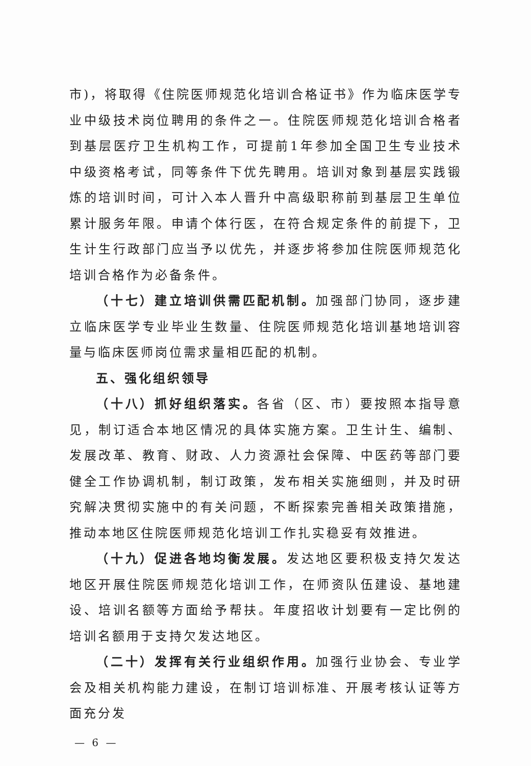市)，将取得《住院医师规范化培训合格证书》作为临床医学专业中级技术岗位聘用的条件之一。住院医师规范化培训合格者到基层医疗卫生机构工作，可提前1年参加全国卫生专业技术中级资格考试，同等条件下优先聘用。培训对象到基层实践锻炼的培训时间，可计入本人晋升中高级职称前到基层卫生单位累计服务年限。申请个体行医，在符合规定条件的前提下，卫生计生行政部门应当予以优先，并逐步将参加住院医师规范化培训合格作为必备条件。
（十七）建立培训供需匹配机制。加强部门协同，逐步建立临床医学专业毕业生数量、住院医师规范化培训基地培训容量与临床医师岗位需求量相匹配的机制。
五、强化组织领导
（十八）抓好组织落实。各省（区、市）要按照本指导意见，制订适合本地区情况的具体实施方案。卫生计生、编制、发展改革、教育、财政、人力资源社会保障、中医药等部门要健全工作协调机制，制订政策，发布相关实施细则，并及时研究解决贯彻实施中的有关问题，不断探索完善相关政策措施，推动本地区住院医师规范化培训工作扎实稳妥有效推进。
（十九）促进各地均衡发展。发达地区要积极支持欠发达地区开展住院医师规范化培训工作，在师资队伍建设、基地建设、培训名额等方面给予帮扶。年度招收计划要有一定比例的培训名额用于支持欠发达地区。
（二十）发挥有关行业组织作用。加强行业协会、专业学会及相关机构能力建设，在制订培训标准、开展考核认证等方面充分发
— 6 —